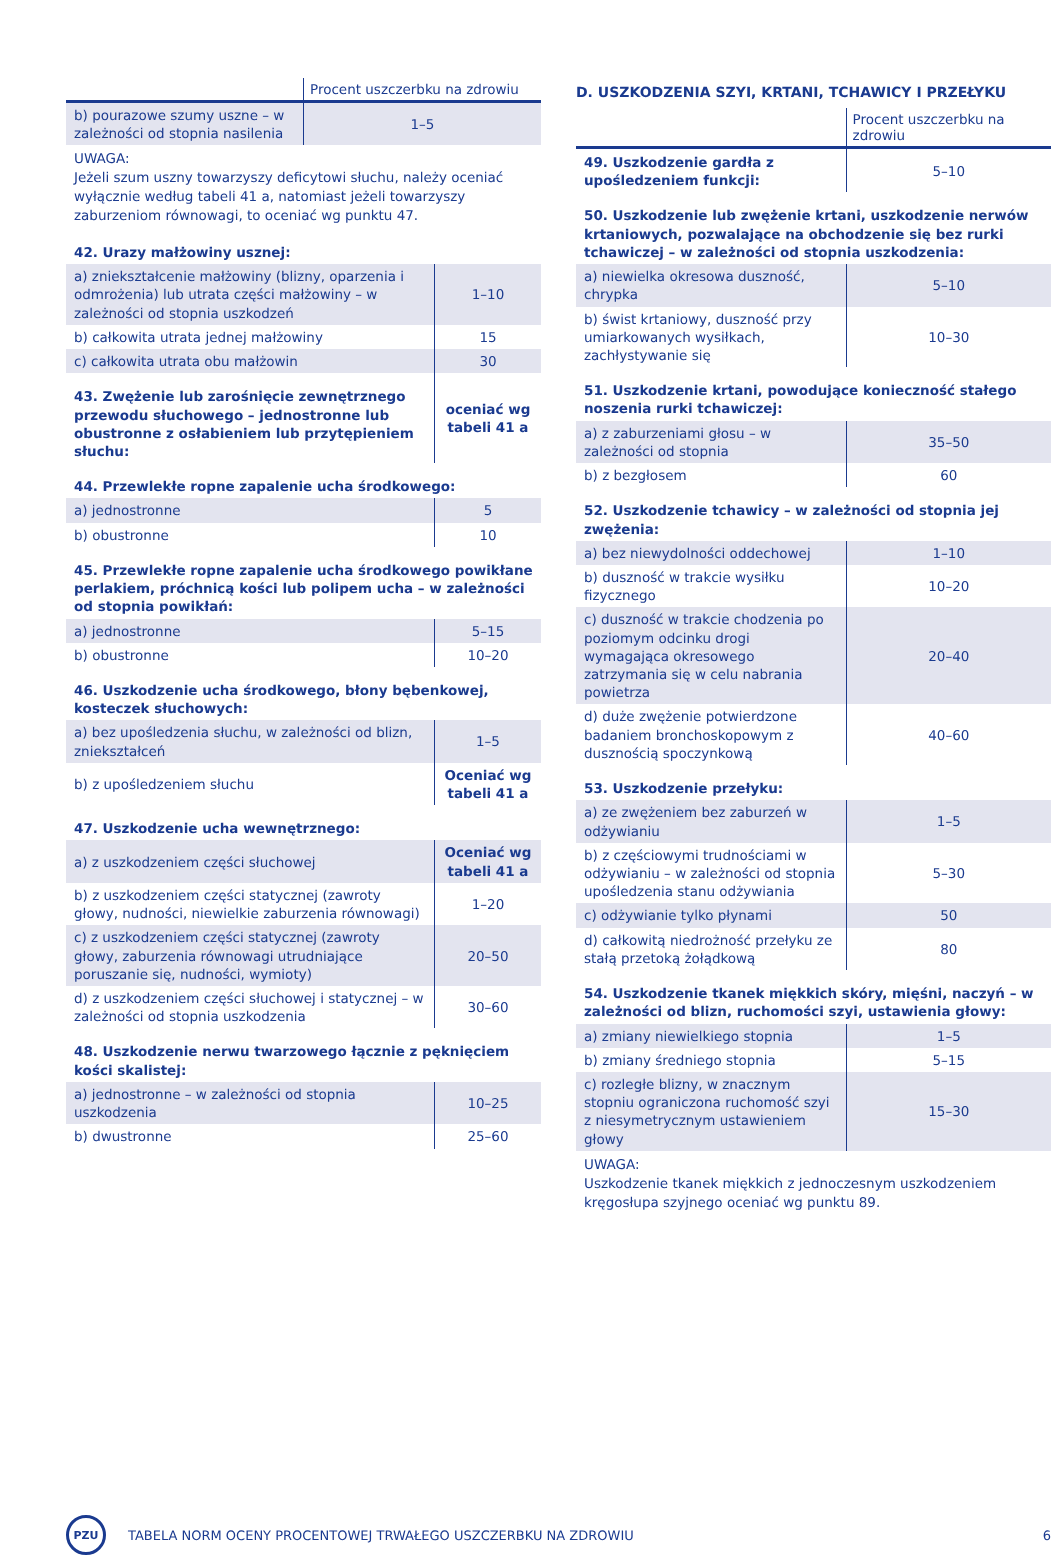| | Procent uszczerbku na zdrowiu |
| --- | --- |
| b) pourazowe szumy uszne – w zależności od stopnia nasilenia | 1–5 |
UWAGA:
Jeżeli szum uszny towarzyszy deficytowi słuchu, należy oceniać wyłącznie według tabeli 41 a, natomiast jeżeli towarzyszy zaburzeniom równowagi, to oceniać wg punktu 47.
| 42. Urazy małżowiny usznej: | |
| a) zniekształcenie małżowiny (blizny, oparzenia i odmrożenia) lub utrata części małżowiny – w zależności od stopnia uszkodzeń | 1–10 |
| b) całkowita utrata jednej małżowiny | 15 |
| c) całkowita utrata obu małżowin | 30 |
| 43. Zwężenie lub zarośnięcie zewnętrznego przewodu słuchowego – jednostronne lub obustronne z osłabieniem lub przytępieniem słuchu: | oceniać wg tabeli 41 a |
| 44. Przewlekłe ropne zapalenie ucha środkowego: | |
| a) jednostronne | 5 |
| b) obustronne | 10 |
| 45. Przewlekłe ropne zapalenie ucha środkowego powikłane perlakiem, próchnicą kości lub polipem ucha – w zależności od stopnia powikłań: | |
| a) jednostronne | 5–15 |
| b) obustronne | 10–20 |
| 46. Uszkodzenie ucha środkowego, błony bębenkowej, kosteczek słuchowych: | |
| a) bez upośledzenia słuchu, w zależności od blizn, zniekształceń | 1–5 |
| b) z upośledzeniem słuchu | Oceniać wg tabeli 41 a |
| 47. Uszkodzenie ucha wewnętrznego: | |
| a) z uszkodzeniem części słuchowej | Oceniać wg tabeli 41 a |
| b) z uszkodzeniem części statycznej (zawroty głowy, nudności, niewielkie zaburzenia równowagi) | 1–20 |
| c) z uszkodzeniem części statycznej (zawroty głowy, zaburzenia równowagi utrudniające poruszanie się, nudności, wymioty) | 20–50 |
| d) z uszkodzeniem części słuchowej i statycznej – w zależności od stopnia uszkodzenia | 30–60 |
| 48. Uszkodzenie nerwu twarzowego łącznie z pęknięciem kości skalistej: | |
| a) jednostronne – w zależności od stopnia uszkodzenia | 10–25 |
| b) dwustronne | 25–60 |
D. USZKODZENIA SZYI, KRTANI, TCHAWICY I PRZEŁYKU
| | Procent uszczerbku na zdrowiu |
| --- | --- |
| 49. Uszkodzenie gardła z upośledzeniem funkcji: | 5–10 |
| 50. Uszkodzenie lub zwężenie krtani, uszkodzenie nerwów krtaniowych, pozwalające na obchodzenie się bez rurki tchawiczej – w zależności od stopnia uszkodzenia: | |
| a) niewielka okresowa duszność, chrypka | 5–10 |
| b) świst krtaniowy, duszność przy umiarkowanych wysiłkach, zachłystywanie się | 10–30 |
| 51. Uszkodzenie krtani, powodujące konieczność stałego noszenia rurki tchawiczej: | |
| a) z zaburzeniami głosu – w zależności od stopnia | 35–50 |
| b) z bezgłosem | 60 |
| 52. Uszkodzenie tchawicy – w zależności od stopnia jej zwężenia: | |
| a) bez niewydolności oddechowej | 1–10 |
| b) duszność w trakcie wysiłku fizycznego | 10–20 |
| c) duszność w trakcie chodzenia po poziomym odcinku drogi wymagająca okresowego zatrzymania się w celu nabrania powietrza | 20–40 |
| d) duże zwężenie potwierdzone badaniem bronchoskopowym z dusznością spoczynkową | 40–60 |
| 53. Uszkodzenie przełyku: | |
| a) ze zwężeniem bez zaburzeń w odżywianiu | 1–5 |
| b) z częściowymi trudnościami w odżywianiu – w zależności od stopnia upośledzenia stanu odżywiania | 5–30 |
| c) odżywianie tylko płynami | 50 |
| d) całkowitą niedrożność przełyku ze stałą przetoką żołądkową | 80 |
| 54. Uszkodzenie tkanek miękkich skóry, mięśni, naczyń – w zależności od blizn, ruchomości szyi, ustawienia głowy: | |
| a) zmiany niewielkiego stopnia | 1–5 |
| b) zmiany średniego stopnia | 5–15 |
| c) rozległe blizny, w znacznym stopniu ograniczona ruchomość szyi z niesymetrycznym ustawieniem głowy | 15–30 |
UWAGA:
Uszkodzenie tkanek miękkich z jednoczesnym uszkodzeniem kręgosłupa szyjnego oceniać wg punktu 89.
PZU
TABELA NORM OCENY PROCENTOWEJ TRWAŁEGO USZCZERBKU NA ZDROWIU 6